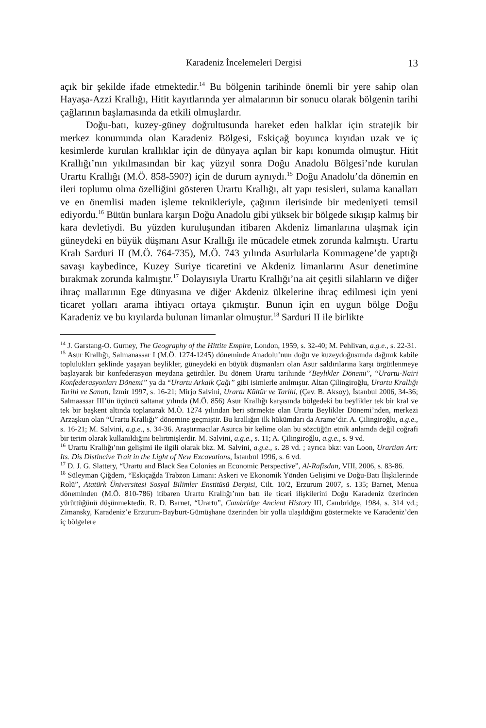Karadeniz İncelemeleri Dergisi 13
açık bir şekilde ifade etmektedir.<sup>14</sup> Bu bölgenin tarihinde önemli bir yere sahip olan Hayaşa-Azzi Krallığı, Hitit kayıtlarında yer almalarının bir sonucu olarak bölgenin tarihi çağlarının başlamasında da etkili olmuşlardır.
Doğu-batı, kuzey-güney doğrultusunda hareket eden halklar için stratejik bir merkez konumunda olan Karadeniz Bölgesi, Eskiçağ boyunca kıyıdan uzak ve iç kesimlerde kurulan krallıklar için de dünyaya açılan bir kapı konumda olmuştur. Hitit Krallığı’nın yıkılmasından bir kaç yüzyıl sonra Doğu Anadolu Bölgesi’nde kurulan Urartu Krallığı (M.Ö. 858-590?) için de durum aynıydı.<sup>15</sup> Doğu Anadolu’da dönemin en ileri toplumu olma özelliğini gösteren Urartu Krallığı, alt yapı tesisleri, sulama kanalları ve en önemlisi maden işleme teknikleriyle, çağının ilerisinde bir medeniyeti temsil ediyordu.<sup>16</sup> Bütün bunlara karşın Doğu Anadolu gibi yüksek bir bölgede sıkışıp kalmış bir kara devletiydi. Bu yüzden kuruluşundan itibaren Akdeniz limanlarına ulaşmak için güneydeki en büyük düşmanı Asur Krallığı ile mücadele etmek zorunda kalmıştı. Urartu Kralı Sarduri II (M.Ö. 764-735), M.Ö. 743 yılında Asurlularla Kommagene’de yaptığı savaşı kaybedince, Kuzey Suriye ticaretini ve Akdeniz limanlarını Asur denetimine bırakmak zorunda kalmıştır.<sup>17</sup> Dolayısıyla Urartu Krallığı’na ait çeşitli silahların ve diğer ihraç mallarının Ege dünyasına ve diğer Akdeniz ülkelerine ihraç edilmesi için yeni ticaret yolları arama ihtiyacı ortaya çıkmıştır. Bunun için en uygun bölge Doğu Karadeniz ve bu kıyılarda bulunan limanlar olmuştur.<sup>18</sup> Sarduri II ile birlikte
<sup>14</sup> J. Garstang-O. Gurney, The Geography of the Hittite Empire, London, 1959, s. 32-40; M. Pehlivan, a.g.e., s. 22-31.
<sup>15</sup> Asur Krallığı, Salmanassar I (M.Ö. 1274-1245) döneminde Anadolu’nun doğu ve kuzeydoğusunda dağınık kabile toplulukları şeklinde yaşayan beylikler, güneydeki en büyük düşmanları olan Asur saldırılarına karşı örgütlenmeye başlayarak bir konfederasyon meydana getirdiler. Bu dönem Urartu tarihinde “Beylikler Dönemi”, “Urartu-Nairi Konfederasyonları Dönemi” ya da “Urartu Arkaik Çağı” gibi isimlerle anılmıştır. Altan Çilingiroğlu, Urartu Krallığı Tarihi ve Sanatı, İzmir 1997, s. 16-21; Mirjo Salvini, Urartu Kültür ve Tarihi, (Çev. B. Aksoy), İstanbul 2006, 34-36; Salmaassar III’ün üçüncü saltanat yılında (M.Ö. 856) Asur Krallığı karşısında bölgedeki bu beylikler tek bir kral ve tek bir başkent altında toplanarak M.Ö. 1274 yılından beri sürmekte olan Urartu Beylikler Dönemi’nden, merkezi Arzaşkun olan “Urartu Krallığı” dönemine geçmiştir. Bu krallığın ilk hükümdarı da Arame’dir. A. Çilingiroğlu, a.g.e., s. 16-21; M. Salvini, a.g.e., s. 34-36. Araştırmacılar Asurca bir kelime olan bu sözcüğün etnik anlamda değil coğrafi bir terim olarak kullanıldığını belirtmişlerdir. M. Salvini, a.g.e., s. 11; A. Çilingiroğlu, a.g.e., s. 9 vd.
<sup>16</sup> Urartu Krallığı’nın gelişimi ile ilgili olarak bkz. M. Salvini, a.g.e., s. 28 vd. ; ayrıca bkz: van Loon, Urartian Art: Its. Dis Distincive Trait in the Light of New Excavations, İstanbul 1996, s. 6 vd.
<sup>17</sup> D. J. G. Slattery, “Urartu and Black Sea Colonies an Economic Perspective”, Al-Rafisdan, VIII, 2006, s. 83-86.
<sup>18</sup> Süleyman Çiğdem, “Eskiçağda Trabzon Limanı: Askeri ve Ekonomik Yönden Gelişimi ve Doğu-Batı İlişkilerinde Rolü”, Atatürk Üniversitesi Sosyal Bilimler Enstitüsü Dergisi, Cilt. 10/2, Erzurum 2007, s. 135; Barnet, Menua döneminden (M.Ö. 810-786) itibaren Urartu Krallığı’nın batı ile ticari ilişkilerini Doğu Karadeniz üzerinden yürüttüğünü düşünmektedir. R. D. Barnet, “Urartu”, Cambridge Ancient History III, Cambridge, 1984, s. 314 vd.; Zimansky, Karadeniz’e Erzurum-Bayburt-Gümüşhane üzerinden bir yolla ulaşıldığını göstermekte ve Karadeniz’den iç bölgelere